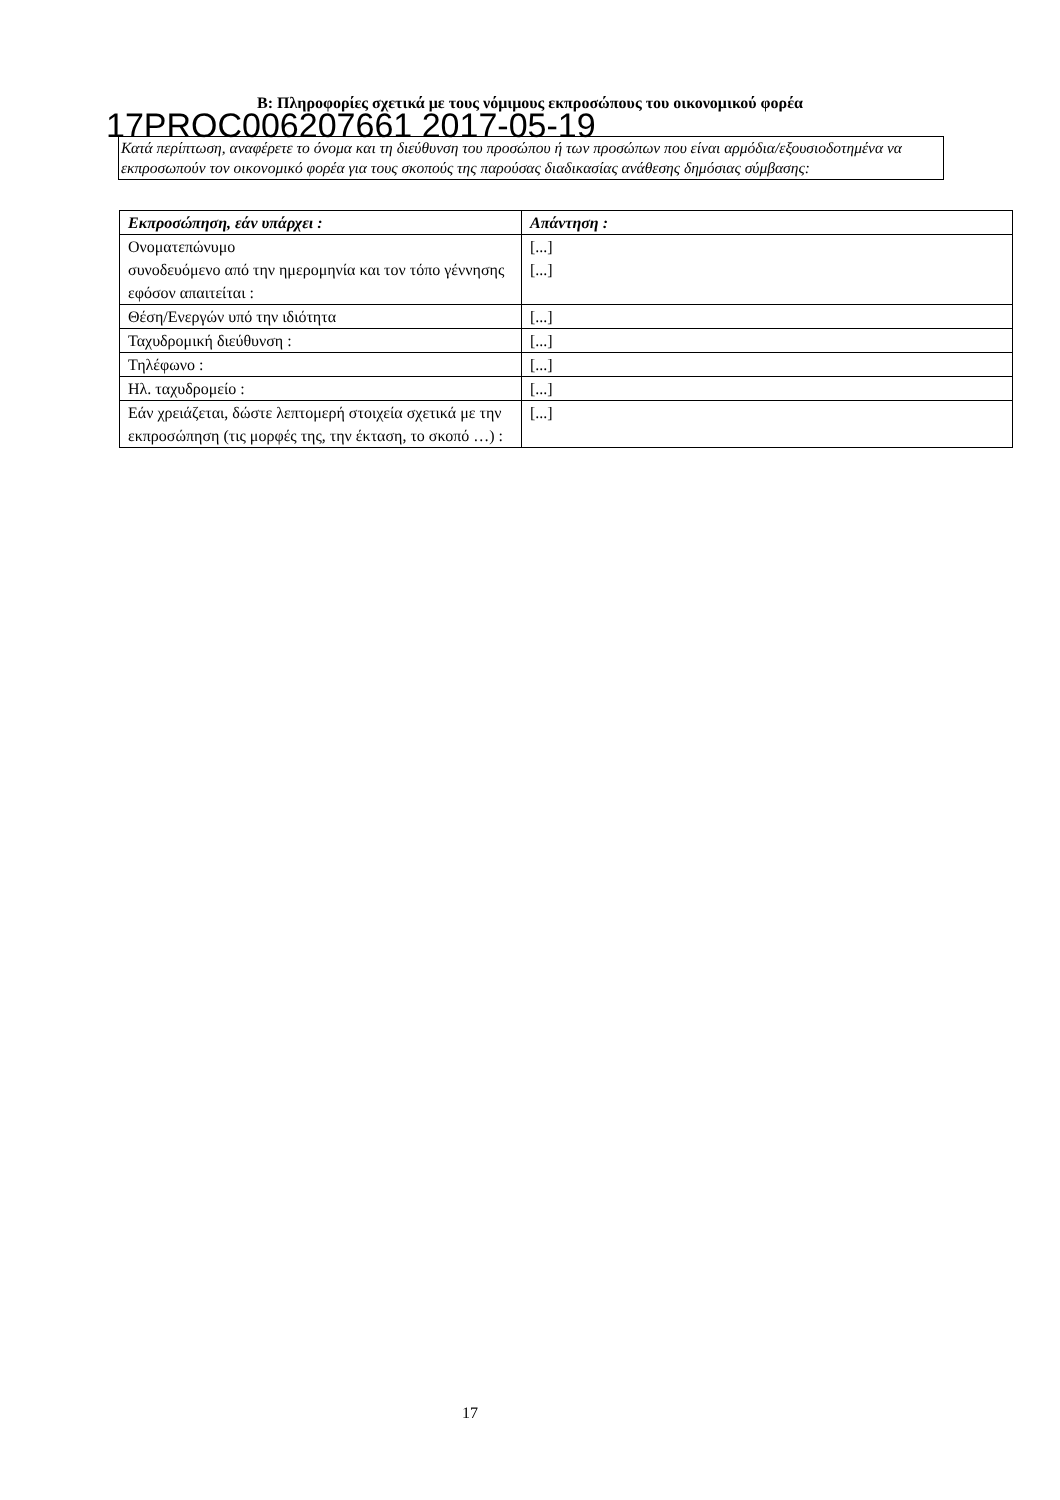B: Πληροφορίες σχετικά με τους νόμιμους εκπροσώπους του οικονομικού φορέα
17PROC006207661 2017-05-19
Κατά περίπτωση, αναφέρετε το όνομα και τη διεύθυνση του προσώπου ή των προσώπων που είναι αρμόδια/εξουσιοδοτημένα να εκπροσωπούν τον οικονομικό φορέα για τους σκοπούς της παρούσας διαδικασίας ανάθεσης δημόσιας σύμβασης:
| Εκπροσώπηση, εάν υπάρχει : | Απάντηση : |
| --- | --- |
| Ονοματεπώνυμο συνοδευόμενο από την ημερομηνία και τον τόπο γέννησης εφόσον απαιτείται : | [...] [...] |
| Θέση/Ενεργών υπό την ιδιότητα | [...] |
| Ταχυδρομική διεύθυνση : | [...] |
| Τηλέφωνο : | [...] |
| Ηλ. ταχυδρομείο : | [...] |
| Εάν χρειάζεται, δώστε λεπτομερή στοιχεία σχετικά με την εκπροσώπηση (τις μορφές της, την έκταση, το σκοπό …) : | [...] |
17